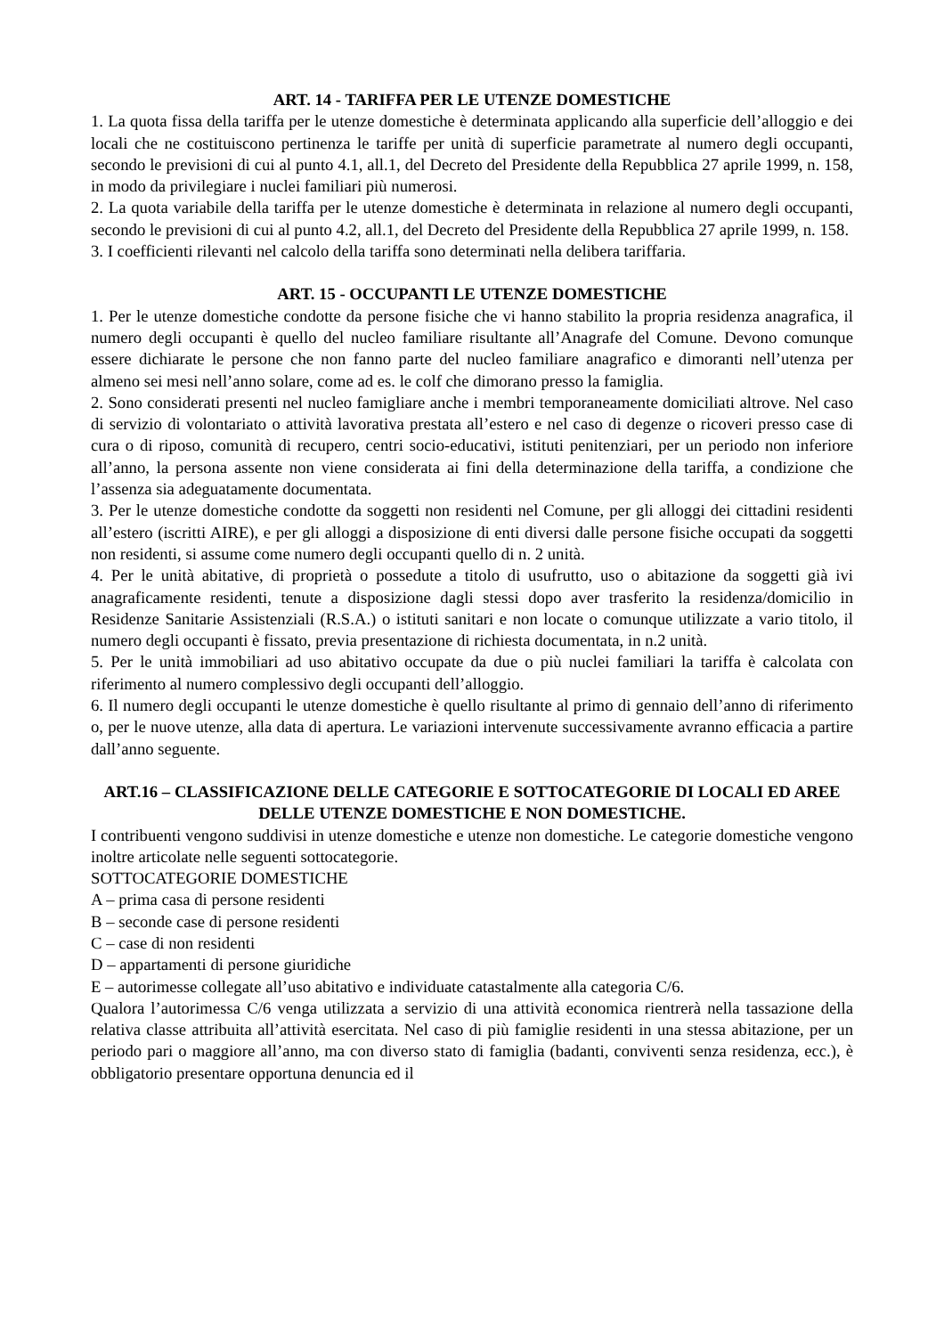ART. 14 - TARIFFA PER LE UTENZE DOMESTICHE
1. La quota fissa della tariffa per le utenze domestiche è determinata applicando alla superficie dell’alloggio e dei locali che ne costituiscono pertinenza le tariffe per unità di superficie parametrate al numero degli occupanti, secondo le previsioni di cui al punto 4.1, all.1, del Decreto del Presidente della Repubblica 27 aprile 1999, n. 158, in modo da privilegiare i nuclei familiari più numerosi.
2. La quota variabile della tariffa per le utenze domestiche è determinata in relazione al numero degli occupanti, secondo le previsioni di cui al punto 4.2, all.1, del Decreto del Presidente della Repubblica 27 aprile 1999, n. 158.
3. I coefficienti rilevanti nel calcolo della tariffa sono determinati nella delibera tariffaria.
ART. 15 - OCCUPANTI LE UTENZE DOMESTICHE
1. Per le utenze domestiche condotte da persone fisiche che vi hanno stabilito la propria residenza anagrafica, il numero degli occupanti è quello del nucleo familiare risultante all’Anagrafe del Comune. Devono comunque essere dichiarate le persone che non fanno parte del nucleo familiare anagrafico e dimoranti nell’utenza per almeno sei mesi nell’anno solare, come ad es. le colf che dimorano presso la famiglia.
2. Sono considerati presenti nel nucleo famigliare anche i membri temporaneamente domiciliati altrove. Nel caso di servizio di volontariato o attività lavorativa prestata all’estero e nel caso di degenze o ricoveri presso case di cura o di riposo, comunità di recupero, centri socio-educativi, istituti penitenziari, per un periodo non inferiore all’anno, la persona assente non viene considerata ai fini della determinazione della tariffa, a condizione che l’assenza sia adeguatamente documentata.
3. Per le utenze domestiche condotte da soggetti non residenti nel Comune, per gli alloggi dei cittadini residenti all’estero (iscritti AIRE), e per gli alloggi a disposizione di enti diversi dalle persone fisiche occupati da soggetti non residenti, si assume come numero degli occupanti quello di n. 2 unità.
4. Per le unità abitative, di proprietà o possedute a titolo di usufrutto, uso o abitazione da soggetti già ivi anagraficamente residenti, tenute a disposizione dagli stessi dopo aver trasferito la residenza/domicilio in Residenze Sanitarie Assistenziali (R.S.A.) o istituti sanitari e non locate o comunque utilizzate a vario titolo, il numero degli occupanti è fissato, previa presentazione di richiesta documentata, in n.2 unità.
5. Per le unità immobiliari ad uso abitativo occupate da due o più nuclei familiari la tariffa è calcolata con riferimento al numero complessivo degli occupanti dell’alloggio.
6. Il numero degli occupanti le utenze domestiche è quello risultante al primo di gennaio dell’anno di riferimento o, per le nuove utenze, alla data di apertura. Le variazioni intervenute successivamente avranno efficacia a partire dall’anno seguente.
ART.16 – CLASSIFICAZIONE DELLE CATEGORIE E SOTTOCATEGORIE DI LOCALI ED AREE DELLE UTENZE DOMESTICHE E NON DOMESTICHE.
I contribuenti vengono suddivisi in utenze domestiche e utenze non domestiche. Le categorie domestiche vengono inoltre articolate nelle seguenti sottocategorie.
SOTTOCATEGORIE DOMESTICHE
A – prima casa di persone residenti
B – seconde case di persone residenti
C – case di non residenti
D – appartamenti di persone giuridiche
E – autorimesse collegate all’uso abitativo e individuate catastalmente alla categoria C/6.
Qualora l’autorimessa C/6 venga utilizzata a servizio di una attività economica rientrerà nella tassazione della relativa classe attribuita all’attività esercitata. Nel caso di più famiglie residenti in una stessa abitazione, per un periodo pari o maggiore all’anno, ma con diverso stato di famiglia (badanti, conviventi senza residenza, ecc.), è obbligatorio presentare opportuna denuncia ed il